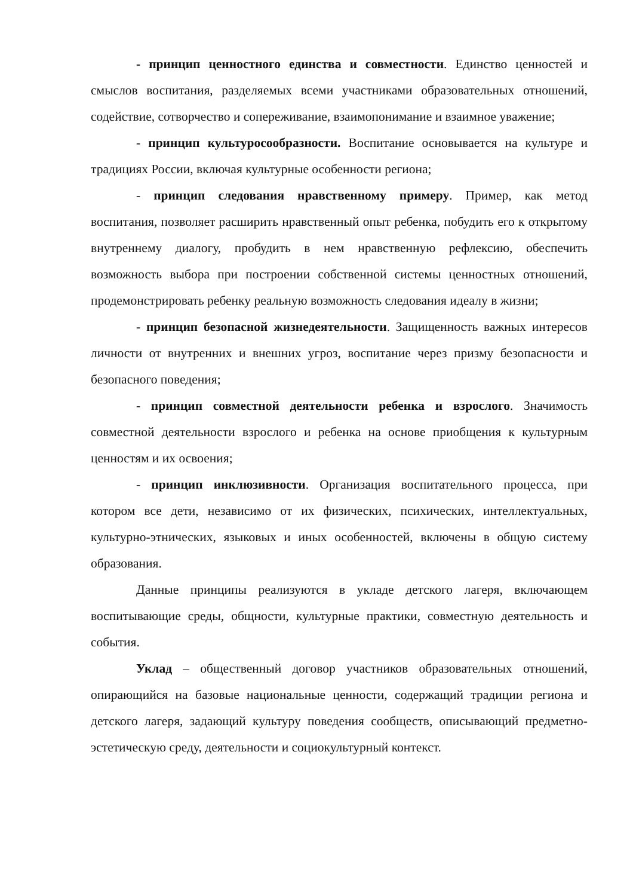- принцип ценностного единства и совместности. Единство ценностей и смыслов воспитания, разделяемых всеми участниками образовательных отношений, содействие, сотворчество и сопереживание, взаимопонимание и взаимное уважение;
- принцип культуросообразности. Воспитание основывается на культуре и традициях России, включая культурные особенности региона;
- принцип следования нравственному примеру. Пример, как метод воспитания, позволяет расширить нравственный опыт ребенка, побудить его к открытому внутреннему диалогу, пробудить в нем нравственную рефлексию, обеспечить возможность выбора при построении собственной системы ценностных отношений, продемонстрировать ребенку реальную возможность следования идеалу в жизни;
- принцип безопасной жизнедеятельности. Защищенность важных интересов личности от внутренних и внешних угроз, воспитание через призму безопасности и безопасного поведения;
- принцип совместной деятельности ребенка и взрослого. Значимость совместной деятельности взрослого и ребенка на основе приобщения к культурным ценностям и их освоения;
- принцип инклюзивности. Организация воспитательного процесса, при котором все дети, независимо от их физических, психических, интеллектуальных, культурно-этнических, языковых и иных особенностей, включены в общую систему образования.
Данные принципы реализуются в укладе детского лагеря, включающем воспитывающие среды, общности, культурные практики, совместную деятельность и события.
Уклад – общественный договор участников образовательных отношений, опирающийся на базовые национальные ценности, содержащий традиции региона и детского лагеря, задающий культуру поведения сообществ, описывающий предметно-эстетическую среду, деятельности и социокультурный контекст.